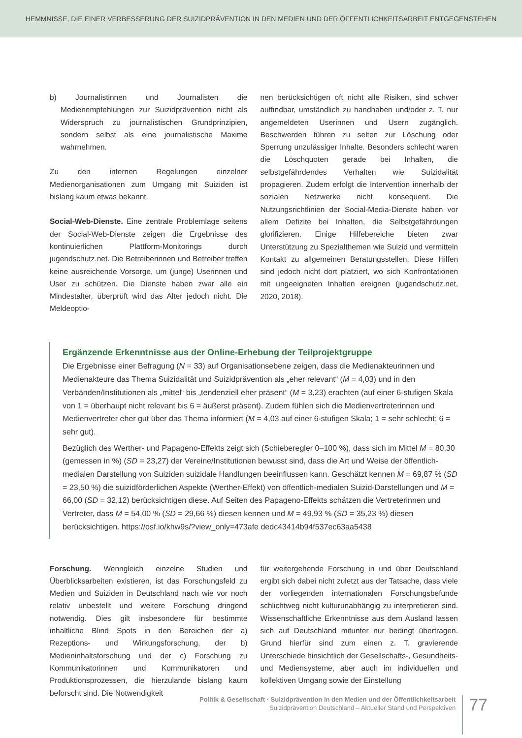HEMMNISSE, DIE EINER VERBESSERUNG DER SUIZIDPRÄVENTION IN DEN MEDIEN UND DER ÖFFENTLICHKEITSARBEIT ENTGEGENSTEHEN
b) Journalistinnen und Journalisten die Medienempfehlungen zur Suizidprävention nicht als Widerspruch zu journalistischen Grundprinzipien, sondern selbst als eine journalistische Maxime wahrnehmen.
Zu den internen Regelungen einzelner Medienorganisationen zum Umgang mit Suiziden ist bislang kaum etwas bekannt.
Social-Web-Dienste. Eine zentrale Problemlage seitens der Social-Web-Dienste zeigen die Ergebnisse des kontinuierlichen Plattform-Monitorings durch jugendschutz.net. Die Betreiberinnen und Betreiber treffen keine ausreichende Vorsorge, um (junge) Userinnen und User zu schützen. Die Dienste haben zwar alle ein Mindestalter, überprüft wird das Alter jedoch nicht. Die Meldeoptio-
nen berücksichtigen oft nicht alle Risiken, sind schwer auffindbar, umständlich zu handhaben und/oder z. T. nur angemeldeten Userinnen und Usern zugänglich. Beschwerden führen zu selten zur Löschung oder Sperrung unzulässiger Inhalte. Besonders schlecht waren die Löschquoten gerade bei Inhalten, die selbstgefährdendes Verhalten wie Suizidalität propagieren. Zudem erfolgt die Intervention innerhalb der sozialen Netzwerke nicht konsequent. Die Nutzungsrichtlinien der Social-Media-Dienste haben vor allem Defizite bei Inhalten, die Selbstgefährdungen glorifizieren. Einige Hilfebereiche bieten zwar Unterstützung zu Spezialthemen wie Suizid und vermitteln Kontakt zu allgemeinen Beratungsstellen. Diese Hilfen sind jedoch nicht dort platziert, wo sich Konfrontationen mit ungeeigneten Inhalten ereignen (jugendschutz.net, 2020, 2018).
Ergänzende Erkenntnisse aus der Online-Erhebung der Teilprojektgruppe
Die Ergebnisse einer Befragung (N = 33) auf Organisationsebene zeigen, dass die Medienakteurinnen und Medienakteure das Thema Suizidalität und Suizidprävention als „eher relevant“ (M = 4,03) und in den Verbänden/Institutionen als „mittel“ bis „tendenziell eher präsent“ (M = 3,23) erachten (auf einer 6-stufigen Skala von 1 = überhaupt nicht relevant bis 6 = äußerst präsent). Zudem fühlen sich die Medienvertreterinnen und Medienvertreter eher gut über das Thema informiert (M = 4,03 auf einer 6-stufigen Skala; 1 = sehr schlecht; 6 = sehr gut).
Bezüglich des Werther- und Papageno-Effekts zeigt sich (Schieberegler 0–100 %), dass sich im Mittel M = 80,30 (gemessen in %) (SD = 23,27) der Vereine/Institutionen bewusst sind, dass die Art und Weise der öffentlich-medialen Darstellung von Suiziden suizidale Handlungen beeinflussen kann. Geschätzt kennen M = 69,87 % (SD = 23,50 %) die suizidförderlichen Aspekte (Werther-Effekt) von öffentlich-medialen Suizid-Darstellungen und M = 66,00 (SD = 32,12) berücksichtigen diese. Auf Seiten des Papageno-Effekts schätzen die Vertreterinnen und Vertreter, dass M = 54,00 % (SD = 29,66 %) diesen kennen und M = 49,93 % (SD = 35,23 %) diesen berücksichtigen. https://osf.io/khw9s/?view_only=473afe dedc43414b94f537ec63aa5438
Forschung. Wenngleich einzelne Studien und Überblicksarbeiten existieren, ist das Forschungsfeld zu Medien und Suiziden in Deutschland nach wie vor noch relativ unbestellt und weitere Forschung dringend notwendig. Dies gilt insbesondere für bestimmte inhaltliche Blind Spots in den Bereichen der a) Rezeptions- und Wirkungsforschung, der b) Medieninhaltsforschung und der c) Forschung zu Kommunikatorinnen und Kommunikatoren und Produktionsprozessen, die hierzulande bislang kaum beforscht sind. Die Notwendigkeit
für weitergehende Forschung in und über Deutschland ergibt sich dabei nicht zuletzt aus der Tatsache, dass viele der vorliegenden internationalen Forschungsbefunde schlichtweg nicht kulturunabhängig zu interpretieren sind. Wissenschaftliche Erkenntnisse aus dem Ausland lassen sich auf Deutschland mitunter nur bedingt übertragen. Grund hierfür sind zum einen z. T. gravierende Unterschiede hinsichtlich der Gesellschafts-, Gesundheits- und Mediensysteme, aber auch im individuellen und kollektiven Umgang sowie der Einstellung
Politik & Gesellschaft · Suizidprävention in den Medien und der Öffentlichkeitsarbeit
Suizidprävention Deutschland – Aktueller Stand und Perspektiven
77